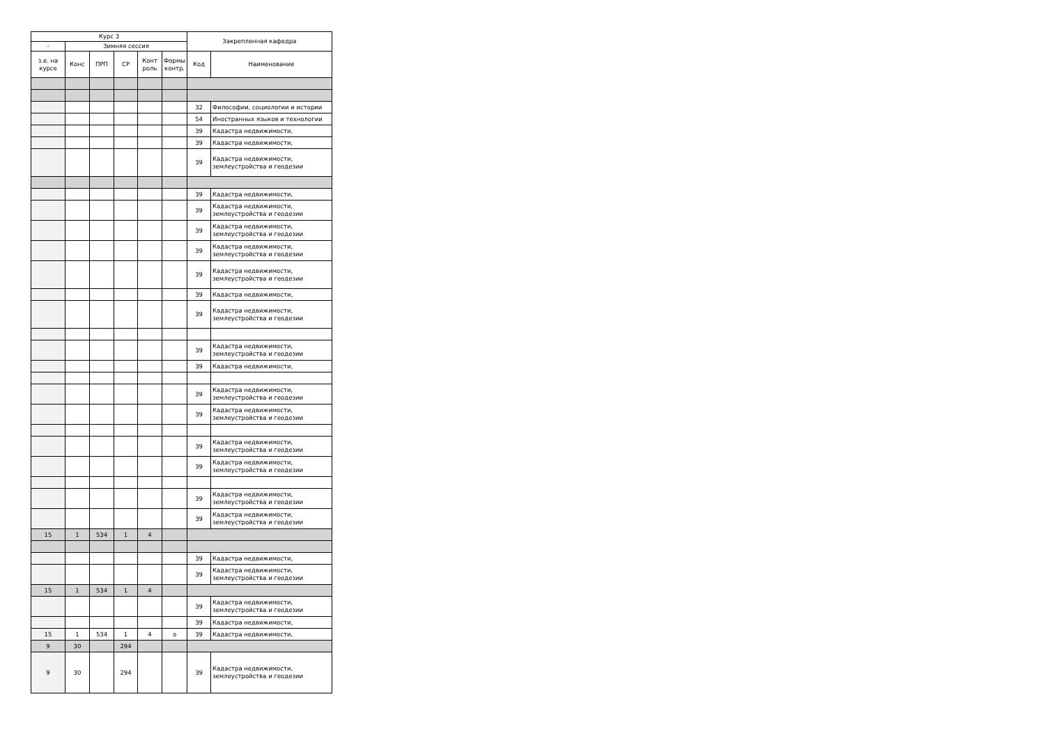| Курс 3 | | | | | | Закрепленная кафедра | |
| --- | --- | --- | --- | --- | --- | --- | --- |
| - | Зимняя сессия | | | | | | |
| з.е. на курсе | Конс | ПРП | СР | Конт роль | Формы контр. | Код | Наименование |
| | | | | | | 32 | Философии, социологии и истории |
| | | | | | | 54 | Иностранных языков и технологии |
| | | | | | | 39 | Кадастра недвижимости, |
| | | | | | | 39 | Кадастра недвижимости, |
| | | | | | | 39 | Кадастра недвижимости, землеустройства и геодезии |
| | | | | | | 39 | Кадастра недвижимости, |
| | | | | | | 39 | Кадастра недвижимости, землеустройства и геодезии |
| | | | | | | 39 | Кадастра недвижимости, землеустройства и геодезии |
| | | | | | | 39 | Кадастра недвижимости, землеустройства и геодезии |
| | | | | | | 39 | Кадастра недвижимости, землеустройства и геодезии |
| | | | | | | 39 | Кадастра недвижимости, |
| | | | | | | 39 | Кадастра недвижимости, землеустройства и геодезии |
| | | | | | | 39 | Кадастра недвижимости, землеустройства и геодезии |
| | | | | | | 39 | Кадастра недвижимости, |
| | | | | | | 39 | Кадастра недвижимости, землеустройства и геодезии |
| | | | | | | 39 | Кадастра недвижимости, землеустройства и геодезии |
| | | | | | | 39 | Кадастра недвижимости, землеустройства и геодезии |
| | | | | | | 39 | Кадастра недвижимости, землеустройства и геодезии |
| | | | | | | 39 | Кадастра недвижимости, землеустройства и геодезии |
| | | | | | | 39 | Кадастра недвижимости, землеустройства и геодезии |
| 15 | 1 | 534 | 1 | 4 | | | |
| | | | | | | 39 | Кадастра недвижимости, |
| | | | | | | 39 | Кадастра недвижимости, землеустройства и геодезии |
| 15 | 1 | 534 | 1 | 4 | | | |
| | | | | | | 39 | Кадастра недвижимости, землеустройства и геодезии |
| | | | | | | 39 | Кадастра недвижимости, |
| 15 | 1 | 534 | 1 | 4 | о | 39 | Кадастра недвижимости, |
| 9 | 30 | | 294 | | | | |
| 9 | 30 | | 294 | | | 39 | Кадастра недвижимости, землеустройства и геодезии |